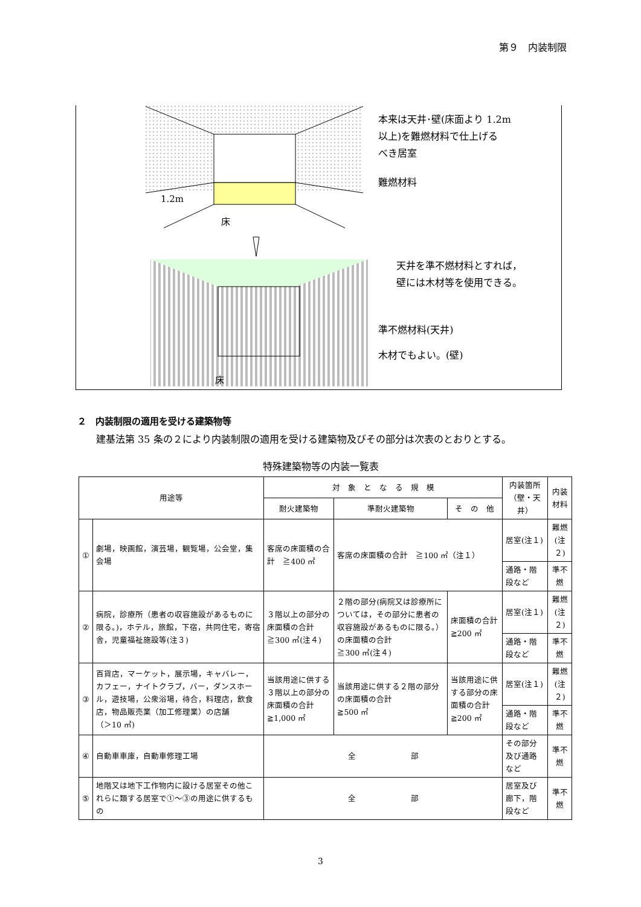第９　内装制限
1.2m
床
床
本来は天井･壁(床面より 1.2m
以上)を難燃材料で仕上げる
べき居室
難燃材料
天井を準不燃材料とすれば，
壁には木材等を使用できる。
準不燃材料(天井)
木材でもよい。(壁)
２　内装制限の適用を受ける建築物等
建基法第 35 条の２により内装制限の適用を受ける建築物及びその部分は次表のとおりとする。
特殊建築物等の内装一覧表
| 用途等 | | 対 象 と な る 規 模 | | | 内装箇所 （壁・天井） | 内装材料 |
| --- | --- | --- | --- | --- | --- | --- |
| | | 耐火建築物 | 準耐火建築物 | そ の 他 | | |
| ① | 劇場，映画館，演芸場，観覧場，公会堂，集会場 | 客席の床面積の合計 ≧400 ㎡ | 客席の床面積の合計 ≧100 ㎡（注１） | | 居室(注１) | 難燃(注２) |
| | | | | | 通路・階段など | 準不燃 |
| ② | 病院，診療所（患者の収容施設があるものに限る。)，ホテル，旅館，下宿，共同住宅，寄宿舎，児童福祉施設等(注３) | ３階以上の部分の 床面積の合計 ≧300 ㎡(注４) | ２階の部分(病院又は診療所については，その部分に患者の収容施設があるものに限る。）の床面積の合計 ≧300 ㎡(注４) | 床面積の合計 ≧200 ㎡ | 居室(注１) | 難燃(注２) |
| | | | | | 通路・階段など | 準不燃 |
| ③ | 百貨店，マーケット，展示場，キャバレー，カフェー，ナイトクラブ，バー，ダンスホール，遊技場，公衆浴場，待合，料理店，飲食店，物品販売業（加工修理業）の店舗 （＞10 ㎡) | 当該用途に供する３階以上の部分の床面積の合計 ≧1,000 ㎡ | 当該用途に供する２階の部分の床面積の合計 ≧500 ㎡ | 当該用途に供する部分の床面積の合計 ≧200 ㎡ | 居室(注１) | 難燃(注２) |
| | | | | | 通路・階段など | 準不燃 |
| ④ | 自動車車庫，自動車修理工場 | 全 部 | | | その部分及び通路など | 準不燃 |
| ⑤ | 地階又は地下工作物内に設ける居室その他これらに類する居室で①～③の用途に供するもの | 全 部 | | | 居室及び廊下，階段など | 準不燃 |
3